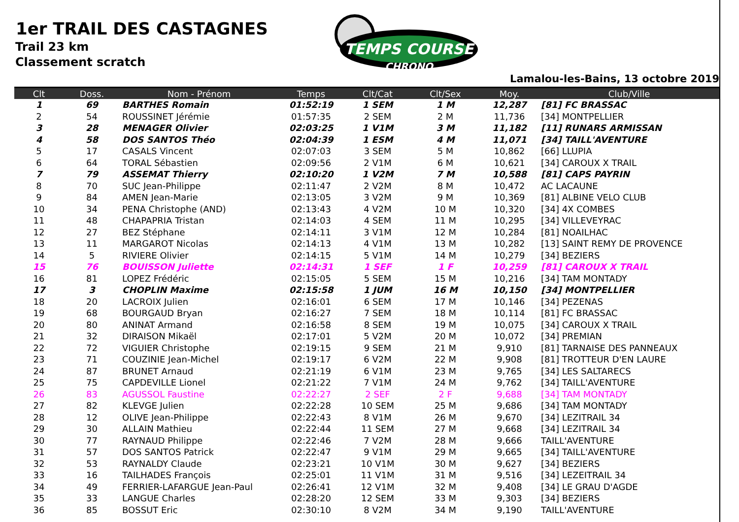1er TRAIL DES CASTAGNES
Trail 23 km
Classement scratch
TEMPS COURSE
CHRONO
Lamalou-les-Bains, 13 octobre 2019
| Clt | Doss. | Nom - Prénom | Temps | Clt/Cat | Clt/Sex | Moy. | Club/Ville |
| --- | --- | --- | --- | --- | --- | --- | --- |
| 1 | 69 | BARTHES Romain | 01:52:19 | 1 SEM | 1 M | 12,287 | [81] FC BRASSAC |
| 2 | 54 | ROUSSINET Jérémie | 01:57:35 | 2 SEM | 2 M | 11,736 | [34] MONTPELLIER |
| 3 | 28 | MENAGER Olivier | 02:03:25 | 1 V1M | 3 M | 11,182 | [11] RUNARS ARMISSAN |
| 4 | 58 | DOS SANTOS Théo | 02:04:39 | 1 ESM | 4 M | 11,071 | [34] TAILL'AVENTURE |
| 5 | 17 | CASALS Vincent | 02:07:03 | 3 SEM | 5 M | 10,862 | [66] LLUPIA |
| 6 | 64 | TORAL Sébastien | 02:09:56 | 2 V1M | 6 M | 10,621 | [34] CAROUX X TRAIL |
| 7 | 79 | ASSEMAT Thierry | 02:10:20 | 1 V2M | 7 M | 10,588 | [81] CAPS PAYRIN |
| 8 | 70 | SUC Jean-Philippe | 02:11:47 | 2 V2M | 8 M | 10,472 | AC LACAUNE |
| 9 | 84 | AMEN Jean-Marie | 02:13:05 | 3 V2M | 9 M | 10,369 | [81] ALBINE VELO CLUB |
| 10 | 34 | PENA Christophe (AND) | 02:13:43 | 4 V2M | 10 M | 10,320 | [34] 4X COMBES |
| 11 | 48 | CHAPAPRIA Tristan | 02:14:03 | 4 SEM | 11 M | 10,295 | [34] VILLEVEYRAC |
| 12 | 27 | BEZ Stéphane | 02:14:11 | 3 V1M | 12 M | 10,284 | [81] NOAILHAC |
| 13 | 11 | MARGAROT Nicolas | 02:14:13 | 4 V1M | 13 M | 10,282 | [13] SAINT REMY DE PROVENCE |
| 14 | 5 | RIVIERE Olivier | 02:14:15 | 5 V1M | 14 M | 10,279 | [34] BEZIERS |
| 15 | 76 | BOUISSON Juliette | 02:14:31 | 1 SEF | 1 F | 10,259 | [81] CAROUX X TRAIL |
| 16 | 81 | LOPEZ Frédéric | 02:15:05 | 5 SEM | 15 M | 10,216 | [34] TAM MONTADY |
| 17 | 3 | CHOPLIN Maxime | 02:15:58 | 1 JUM | 16 M | 10,150 | [34] MONTPELLIER |
| 18 | 20 | LACROIX Julien | 02:16:01 | 6 SEM | 17 M | 10,146 | [34] PEZENAS |
| 19 | 68 | BOURGAUD Bryan | 02:16:27 | 7 SEM | 18 M | 10,114 | [81] FC BRASSAC |
| 20 | 80 | ANINAT Armand | 02:16:58 | 8 SEM | 19 M | 10,075 | [34] CAROUX X TRAIL |
| 21 | 32 | DIRAISON Mikaël | 02:17:01 | 5 V2M | 20 M | 10,072 | [34] PREMIAN |
| 22 | 72 | VIGUIER Christophe | 02:19:15 | 9 SEM | 21 M | 9,910 | [81] TARNAISE DES PANNEAUX |
| 23 | 71 | COUZINIE Jean-Michel | 02:19:17 | 6 V2M | 22 M | 9,908 | [81] TROTTEUR D'EN LAURE |
| 24 | 87 | BRUNET Arnaud | 02:21:19 | 6 V1M | 23 M | 9,765 | [34] LES SALTARECS |
| 25 | 75 | CAPDEVILLE Lionel | 02:21:22 | 7 V1M | 24 M | 9,762 | [34] TAILL'AVENTURE |
| 26 | 83 | AGUSSOL Faustine | 02:22:27 | 2 SEF | 2 F | 9,688 | [34] TAM MONTADY |
| 27 | 82 | KLEVGE Julien | 02:22:28 | 10 SEM | 25 M | 9,686 | [34] TAM MONTADY |
| 28 | 12 | OLIVE Jean-Philippe | 02:22:43 | 8 V1M | 26 M | 9,670 | [34] LEZITRAIL 34 |
| 29 | 30 | ALLAIN Mathieu | 02:22:44 | 11 SEM | 27 M | 9,668 | [34] LEZITRAIL 34 |
| 30 | 77 | RAYNAUD Philippe | 02:22:46 | 7 V2M | 28 M | 9,666 | TAILL'AVENTURE |
| 31 | 57 | DOS SANTOS Patrick | 02:22:47 | 9 V1M | 29 M | 9,665 | [34] TAILL'AVENTURE |
| 32 | 53 | RAYNALDY Claude | 02:23:21 | 10 V1M | 30 M | 9,627 | [34] BEZIERS |
| 33 | 16 | TAILHADES François | 02:25:01 | 11 V1M | 31 M | 9,516 | [34] LEZEITRAIL 34 |
| 34 | 49 | FERRIER-LAFARGUE Jean-Paul | 02:26:41 | 12 V1M | 32 M | 9,408 | [34] LE GRAU D'AGDE |
| 35 | 33 | LANGUE Charles | 02:28:20 | 12 SEM | 33 M | 9,303 | [34] BEZIERS |
| 36 | 85 | BOSSUT Eric | 02:30:10 | 8 V2M | 34 M | 9,190 | TAILL'AVENTURE |